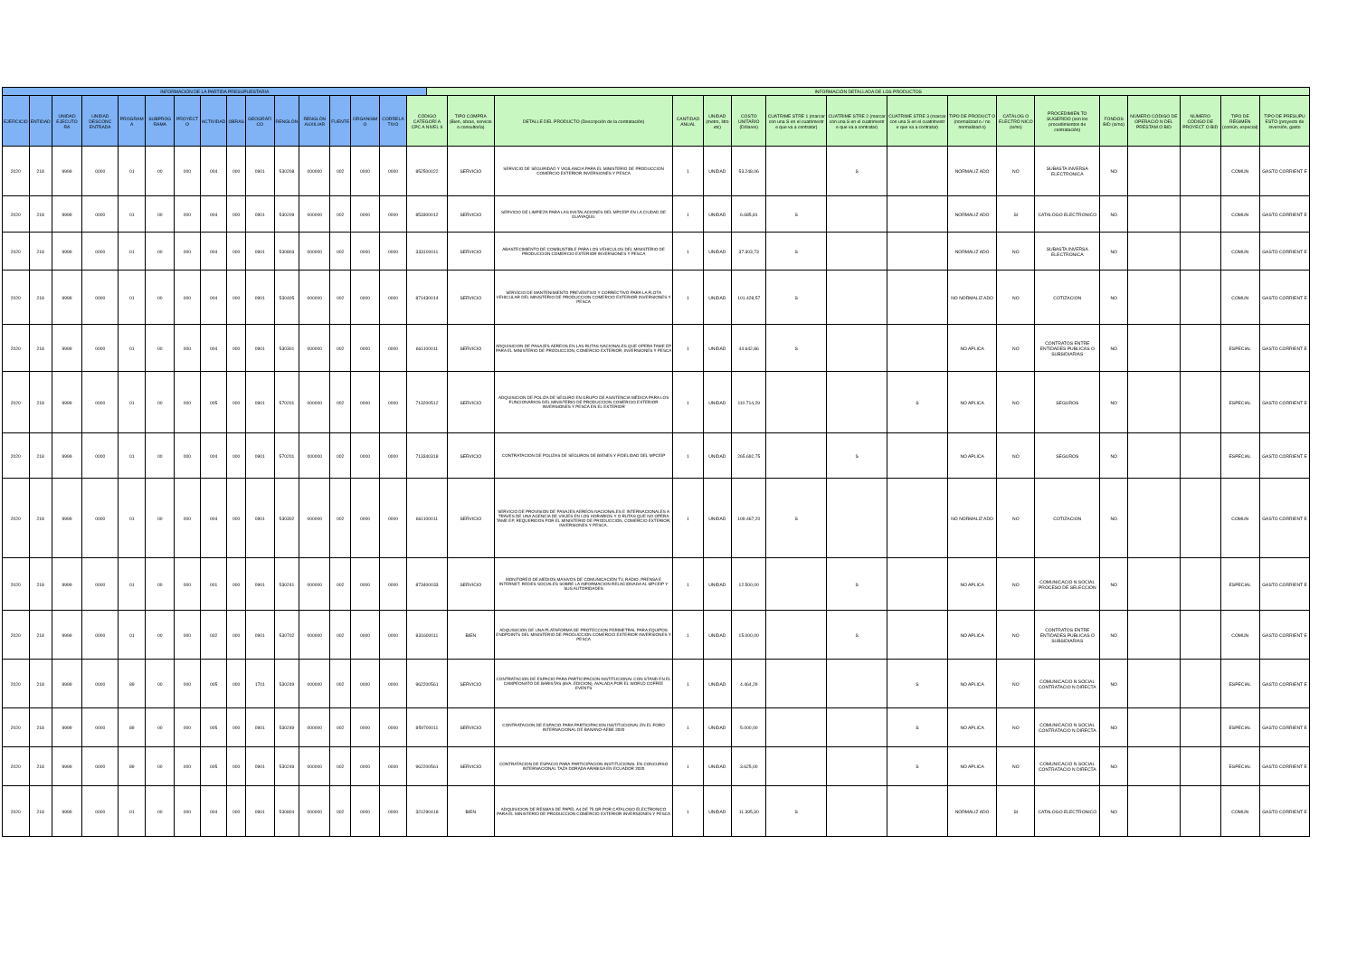| INFORMACIÓN DE LA PARTIDA PRESUPUESTARIA | | | | | | | | | | | | | | | | INFORMACIÓN DETALLADA DE LOS PRODUCTOS | | | | | | | | | | | | | | | | |
| --- | --- | --- | --- | --- | --- | --- | --- | --- | --- | --- | --- | --- | --- | --- | --- | --- | --- | --- | --- | --- | --- | --- | --- | --- | --- | --- | --- | --- | --- | --- | --- | --- |
| EJERCICIO | ENTIDAD | UNIDAD EJECUTO RA | UNIDAD DESCONC ENTRADA | PROGRAM A | SUBPROG RAMA | PROYECT O | ACTIVIDAD | OBRAS | GEOGRÁFI CO | RENGLÓN | RENGLÓN AUXILIAR | FUENTE | ORGANISM O | CORRELA TIVO | CÓDIGO CATEGORÍ A CPC A NIVEL 9 | | TIPO COMPRA (Bien, obras, servicio o consultoría) | DETALLE DEL PRODUCTO (Descripción de la contratación) | CANTIDAD ANUAL | UNIDAD (metro, litro etc) | COSTO UNITARIO (Dólares) | CUATRIME STRE 1 (marcar con una S en el cuatrimestr e que va a contratar) | CUATRIME STRE 2 (marcar con una S en el cuatrimestr e que va a contratar) | CUATRIME STRE 3 (marcar con una S en el cuatrimestr e que va a contratar) | TIPO DE PRODUCT O (normalizad o / no normalizad o) | CATÁLOG O ELECTRÓ NICO (si/no) | PROCEDIMIEN TO SUGERIDO (son los procedimientos de contratación) | FONDOS BID (si/no) | NÚMERO CÓDIGO DE OPERACIÓ N DEL PRÉSTAM O BID | NÚMERO CÓDIGO DE PROYECT O BID | TIPO DE RÉGIMEN (común, especial) | TIPO DE PRESUPU ESTO (proyecto de inversión, gasto |
| 2020 | 218 | 9999 | 0000 | 01 | 00 | 000 | 004 | 000 | 0901 | 530208 | 000000 | 002 | 0000 | 0000 | 852500022 | | SERVICIO | SERVICIO DE SEGURIDAD Y VIGILANCIA PARA EL MINISTERIO DE PRODUCCION COMERCIO EXTERIOR INVERSIONES Y PESCA | 1 | UNIDAD | 53.248,06 | | S | | NORMALIZ ADO | NO | SUBASTA INVERSA ELECTRONICA | NO | | | COMUN | GASTO CORRIENT E |
| 2020 | 218 | 9999 | 0000 | 01 | 00 | 000 | 004 | 000 | 0901 | 530209 | 000000 | 002 | 0000 | 0000 | 853300012 | | SERVICIO | SERVICIO DE LIMPIEZA PARA LAS INSTALACIONES DEL MPCEIP EN LA CIUDAD DE GUAYAQUIL | 1 | UNIDAD | 6.685,81 | S | | | NORMALIZ ADO | SI | CATALOGO ELECTRONICO | NO | | | COMUN | GASTO CORRIENT E |
| 2020 | 218 | 9999 | 0000 | 01 | 00 | 000 | 004 | 000 | 0901 | 530803 | 000000 | 002 | 0000 | 0000 | 333100011 | | SERVICIO | ABASTECIMIENTO DE COMBUSTIBLE PARA LOS VEHICULOS DEL MINISTERIO DE PRODUCCION COMERCIO EXTERIOR INVERSIONES Y PESCA | 1 | UNIDAD | 37.303,73 | S | | | NORMALIZ ADO | NO | SUBASTA INVERSA ELECTRONICA | NO | | | COMUN | GASTO CORRIENT E |
| 2020 | 218 | 9999 | 0000 | 01 | 00 | 000 | 004 | 000 | 0901 | 530405 | 000000 | 002 | 0000 | 0000 | 871430014 | | SERVICIO | SERVICIO DE MANTENIMIENTO PREVENTIVO Y CORRECTIVO PARA LA FLOTA VEHICULAR DEL MINISTERIO DE PRODUCCION COMERCIO EXTERIOR INVERSIONES Y PESCA | 1 | UNIDAD | 101.428,57 | S | | | NO NORMALIZ ADO | NO | COTIZACION | NO | | | COMUN | GASTO CORRIENT E |
| 2020 | 218 | 9999 | 0000 | 01 | 00 | 000 | 004 | 000 | 0901 | 530301 | 000000 | 002 | 0000 | 0000 | 661100011 | | SERVICIO | ADQUISICION DE PASAJES AEREOS EN LAS RUTAS NACIONALES QUE OPERA TAME EP PARA EL MINISTERIO DE PRODUCCION, COMERCIO EXTERIOR, INVERSIONES Y PESCA | 1 | UNIDAD | 44.642,86 | S | | | NO APLICA | NO | CONTRATOS ENTRE ENTIDADES PUBLICAS O SUBSIDIARIAS | NO | | | ESPECIAL | GASTO CORRIENT E |
| 2020 | 218 | 9999 | 0000 | 01 | 00 | 000 | 005 | 000 | 0901 | 570201 | 000000 | 002 | 0000 | 0000 | 713200512 | | SERVICIO | ADQUISICION DE POLIZA DE SEGURO EN GRUPO DE ASISTENCIA MÉDICA PARA LOS FUNCIONARIOS DEL MINISTERIO DE PRODUCCION COMERCIO EXTERIOR INVERSIONES Y PESCA EN EL EXTERIOR | 1 | UNIDAD | 110.714,29 | | | S | NO APLICA | NO | SEGUROS | NO | | | ESPECIAL | GASTO CORRIENT E |
| 2020 | 218 | 9999 | 0000 | 01 | 00 | 000 | 004 | 000 | 0901 | 570201 | 000000 | 002 | 0000 | 0000 | 713340318 | | SERVICIO | CONTRATACION DE POLIZAS DE SEGUROS DE BIENES Y FIDELIDAD DEL MPCEIP | 1 | UNIDAD | 265.692,75 | | S | | NO APLICA | NO | SEGUROS | NO | | | ESPECIAL | GASTO CORRIENT E |
| 2020 | 218 | 9999 | 0000 | 01 | 00 | 000 | 004 | 000 | 0901 | 530302 | 000000 | 002 | 0000 | 0000 | 661100011 | | SERVICIO | SERVICIO DE PROVISION DE PASAJES AEREOS NACIONALES E INTERNACIONALES A TRAVES DE UNA AGENCIA DE VIAJES EN LOS HORARIOS Y O RUTAS QUE NO OPERA TAME EP, REQUERIDOS POR EL MINISTERIO DE PRODUCCION, COMERCIO EXTERIOR, INVERSIONES Y PESCA. | 1 | UNIDAD | 109.467,20 | S | | | NO NORMALIZ ADO | NO | COTIZACION | NO | | | COMUN | GASTO CORRIENT E |
| 2020 | 218 | 9999 | 0000 | 01 | 00 | 000 | 001 | 000 | 0901 | 530241 | 000000 | 002 | 0000 | 0000 | 873400033 | | SERVICIO | MONITOREO DE MEDIOS MASIVOS DE COMUNICACIÓN TV, RADIO, PRENSA E INTERNET, REDES SOCIALES SOBRE LA INFORMACION RELACIONADA AL MPCEIP Y SUS AUTORIDADES | 1 | UNIDAD | 12.500,00 | | S | | NO APLICA | NO | COMUNICACIO N SOCIAL PROCESO DE SELECCION | NO | | | ESPECIAL | GASTO CORRIENT E |
| 2020 | 218 | 9999 | 0000 | 01 | 00 | 000 | 002 | 000 | 0901 | 530702 | 000000 | 002 | 0000 | 0000 | 831600011 | | BIEN | ADQUISICION DE UNA PLATAFORMA DE PROTECCION PERIMETRAL PARA EQUIPOS ENDPOINTS DEL MINISTERIO DE PRODUCCION COMERCIO EXTERIOR INVERSIONES Y PESCA | 1 | UNIDAD | 15.000,00 | | S | | NO APLICA | NO | CONTRATOS ENTRE ENTIDADES PUBLICAS O SUBSIDIARIAS | NO | | | COMUN | GASTO CORRIENT E |
| 2020 | 218 | 9999 | 0000 | 89 | 00 | 000 | 005 | 000 | 1701 | 530249 | 000000 | 002 | 0000 | 0000 | 962200561 | | SERVICIO | CONTRATACION DE ESPACIO PARA PARTICIPACION INSTITUCIONAL CON STAND EN EL CAMPEONATO DE BARISTAS (8VA. EDICION), AVALADA POR EL WORLD COFFEE EVENTS | 1 | UNIDAD | 4.464,29 | | | S | NO APLICA | NO | COMUNICACIO N SOCIAL CONTRATACIO N DIRECTA | NO | | | ESPECIAL | GASTO CORRIENT E |
| 2020 | 218 | 9999 | 0000 | 89 | 00 | 000 | 005 | 000 | 0901 | 530249 | 000000 | 002 | 0000 | 0000 | 859700011 | | SERVICIO | CONTRATACION DE ESPACIO PARA PARTICIPACION INSTITUCIONAL EN EL FORO INTERNACIONAL DE BANANO-AEBE 2020 | 1 | UNIDAD | 5.000,00 | | | S | NO APLICA | NO | COMUNICACIO N SOCIAL CONTRATACIO N DIRECTA | NO | | | ESPECIAL | GASTO CORRIENT E |
| 2020 | 218 | 9999 | 0000 | 89 | 00 | 000 | 005 | 000 | 0901 | 530249 | 000000 | 002 | 0000 | 0000 | 962200561 | | SERVICIO | CONTRATACION DE ESPACIO PARA PARTICIPACION INSTITUCIONAL EN CONCURSO INTERNACIONAL TAZA DORADA ARABIGA EN ECUADOR 2020 | 1 | UNIDAD | 3.625,00 | | | S | NO APLICA | NO | COMUNICACIO N SOCIAL CONTRATACIO N DIRECTA | NO | | | ESPECIAL | GASTO CORRIENT E |
| 2020 | 218 | 9999 | 0000 | 01 | 00 | 000 | 004 | 000 | 0901 | 530804 | 000000 | 002 | 0000 | 0000 | 321290418 | | BIEN | ADQUISICION DE RESMAS DE PAPEL A4 DE 75 GR POR CATALOGO ELECTRONICO PARA EL MINISTERIO DE PRODUCCION COMERCIO EXTERIOR INVERSIONES Y PESCA | 1 | UNIDAD | 11.395,30 | S | | | NORMALIZ ADO | SI | CATALOGO ELECTRONICO | NO | | | COMUN | GASTO CORRIENT E |